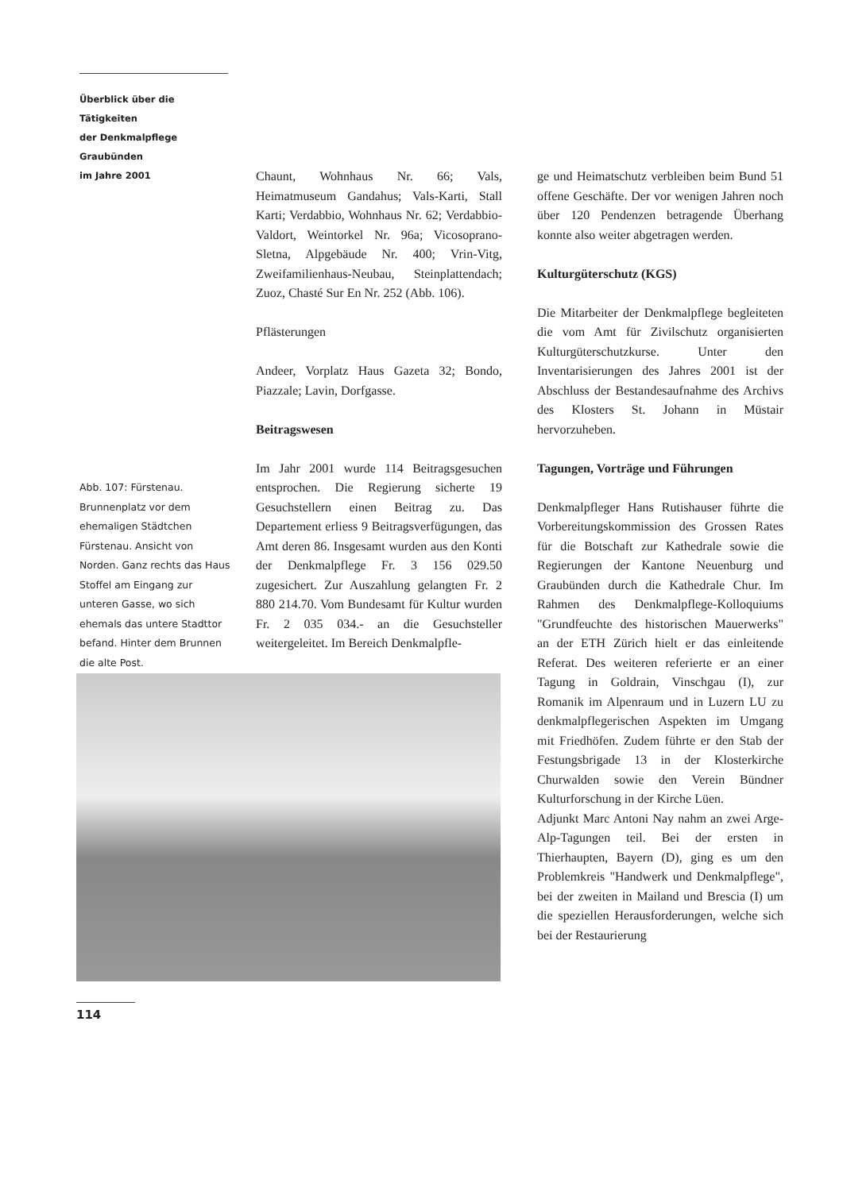Überblick über die Tätigkeiten
der Denkmalpflege Graubünden
im Jahre 2001
Chaunt, Wohnhaus Nr. 66; Vals, Heimatmuseum Gandahus; Vals-Karti, Stall Karti; Verdabbio, Wohnhaus Nr. 62; Verdabbio-Valdort, Weintorkel Nr. 96a; Vicosoprano-Sletna, Alpgebäude Nr. 400; Vrin-Vitg, Zweifamilienhaus-Neubau, Steinplattendach; Zuoz, Chasté Sur En Nr. 252 (Abb. 106).
Pflästerungen
Andeer, Vorplatz Haus Gazeta 32; Bondo, Piazzale; Lavin, Dorfgasse.
Beitragswesen
Im Jahr 2001 wurde 114 Beitragsgesuchen entsprochen. Die Regierung sicherte 19 Gesuchstellern einen Beitrag zu. Das Departement erliess 9 Beitragsverfügungen, das Amt deren 86. Insgesamt wurden aus den Konti der Denkmalpflege Fr. 3 156 029.50 zugesichert. Zur Auszahlung gelangten Fr. 2 880 214.70. Vom Bundesamt für Kultur wurden Fr. 2 035 034.- an die Gesuchsteller weitergeleitet. Im Bereich Denkmalpfle-
Abb. 107: Fürstenau. Brunnenplatz vor dem ehemaligen Städtchen Fürstenau. Ansicht von Norden. Ganz rechts das Haus Stoffel am Eingang zur unteren Gasse, wo sich ehemals das untere Stadttor befand. Hinter dem Brunnen die alte Post.
ge und Heimatschutz verbleiben beim Bund 51 offene Geschäfte. Der vor wenigen Jahren noch über 120 Pendenzen betragende Überhang konnte also weiter abgetragen werden.
Kulturgüterschutz (KGS)
Die Mitarbeiter der Denkmalpflege begleiteten die vom Amt für Zivilschutz organisierten Kulturgüterschutzkurse. Unter den Inventarisierungen des Jahres 2001 ist der Abschluss der Bestandesaufnahme des Archivs des Klosters St. Johann in Müstair hervorzuheben.
Tagungen, Vorträge und Führungen
Denkmalpfleger Hans Rutishauser führte die Vorbereitungskommission des Grossen Rates für die Botschaft zur Kathedrale sowie die Regierungen der Kantone Neuenburg und Graubünden durch die Kathedrale Chur. Im Rahmen des Denkmalpflege-Kolloquiums "Grundfeuchte des historischen Mauerwerks" an der ETH Zürich hielt er das einleitende Referat. Des weiteren referierte er an einer Tagung in Goldrain, Vinschgau (I), zur Romanik im Alpenraum und in Luzern LU zu denkmalpflegerischen Aspekten im Umgang mit Friedhöfen. Zudem führte er den Stab der Festungsbrigade 13 in der Klosterkirche Churwalden sowie den Verein Bündner Kulturforschung in der Kirche Lüen.
Adjunkt Marc Antoni Nay nahm an zwei Arge-Alp-Tagungen teil. Bei der ersten in Thierhaupten, Bayern (D), ging es um den Problemkreis "Handwerk und Denkmalpflege", bei der zweiten in Mailand und Brescia (I) um die speziellen Herausforderungen, welche sich bei der Restaurierung
114